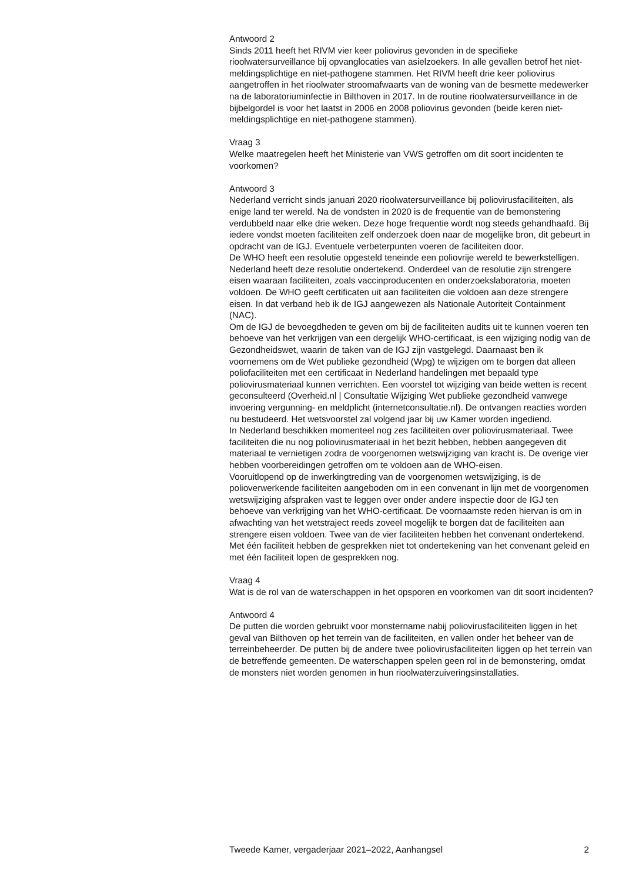Antwoord 2
Sinds 2011 heeft het RIVM vier keer poliovirus gevonden in de specifieke rioolwatersurveillance bij opvanglocaties van asielzoekers. In alle gevallen betrof het niet-meldingsplichtige en niet-pathogene stammen. Het RIVM heeft drie keer poliovirus aangetroffen in het rioolwater stroomafwaarts van de woning van de besmette medewerker na de laboratoriuminfectie in Bilthoven in 2017. In de routine rioolwatersurveillance in de bijbelgordel is voor het laatst in 2006 en 2008 poliovirus gevonden (beide keren niet-meldingsplichtige en niet-pathogene stammen).
Vraag 3
Welke maatregelen heeft het Ministerie van VWS getroffen om dit soort incidenten te voorkomen?
Antwoord 3
Nederland verricht sinds januari 2020 rioolwatersurveillance bij poliovirusfaciliteiten, als enige land ter wereld. Na de vondsten in 2020 is de frequentie van de bemonstering verdubbeld naar elke drie weken. Deze hoge frequentie wordt nog steeds gehandhaafd. Bij iedere vondst moeten faciliteiten zelf onderzoek doen naar de mogelijke bron, dit gebeurt in opdracht van de IGJ. Eventuele verbeterpunten voeren de faciliteiten door.
De WHO heeft een resolutie opgesteld teneinde een poliovrije wereld te bewerkstelligen. Nederland heeft deze resolutie ondertekend. Onderdeel van de resolutie zijn strengere eisen waaraan faciliteiten, zoals vaccinproducenten en onderzoekslaboratoria, moeten voldoen. De WHO geeft certificaten uit aan faciliteiten die voldoen aan deze strengere eisen. In dat verband heb ik de IGJ aangewezen als Nationale Autoriteit Containment (NAC).
Om de IGJ de bevoegdheden te geven om bij de faciliteiten audits uit te kunnen voeren ten behoeve van het verkrijgen van een dergelijk WHO-certificaat, is een wijziging nodig van de Gezondheidswet, waarin de taken van de IGJ zijn vastgelegd. Daarnaast ben ik voornemens om de Wet publieke gezondheid (Wpg) te wijzigen om te borgen dat alleen poliofaciliteiten met een certificaat in Nederland handelingen met bepaald type poliovirusmateriaal kunnen verrichten. Een voorstel tot wijziging van beide wetten is recent geconsulteerd (Overheid.nl | Consultatie Wijziging Wet publieke gezondheid vanwege invoering vergunning- en meldplicht (internetconsultatie.nl). De ontvangen reacties worden nu bestudeerd. Het wetsvoorstel zal volgend jaar bij uw Kamer worden ingediend.
In Nederland beschikken momenteel nog zes faciliteiten over poliovirusmateriaal. Twee faciliteiten die nu nog poliovirusmateriaal in het bezit hebben, hebben aangegeven dit materiaal te vernietigen zodra de voorgenomen wetswijziging van kracht is. De overige vier hebben voorbereidingen getroffen om te voldoen aan de WHO-eisen.
Vooruitlopend op de inwerkingtreding van de voorgenomen wetswijziging, is de polioverwerkende faciliteiten aangeboden om in een convenant in lijn met de voorgenomen wetswijziging afspraken vast te leggen over onder andere inspectie door de IGJ ten behoeve van verkrijging van het WHO-certificaat. De voornaamste reden hiervan is om in afwachting van het wetstraject reeds zoveel mogelijk te borgen dat de faciliteiten aan strengere eisen voldoen. Twee van de vier faciliteiten hebben het convenant ondertekend. Met één faciliteit hebben de gesprekken niet tot ondertekening van het convenant geleid en met één faciliteit lopen de gesprekken nog.
Vraag 4
Wat is de rol van de waterschappen in het opsporen en voorkomen van dit soort incidenten?
Antwoord 4
De putten die worden gebruikt voor monstername nabij poliovirusfaciliteiten liggen in het geval van Bilthoven op het terrein van de faciliteiten, en vallen onder het beheer van de terreinbeheerder. De putten bij de andere twee poliovirusfaciliteiten liggen op het terrein van de betreffende gemeenten. De waterschappen spelen geen rol in de bemonstering, omdat de monsters niet worden genomen in hun rioolwaterzuiveringsinstallaties.
Tweede Kamer, vergaderjaar 2021–2022, Aanhangsel 2